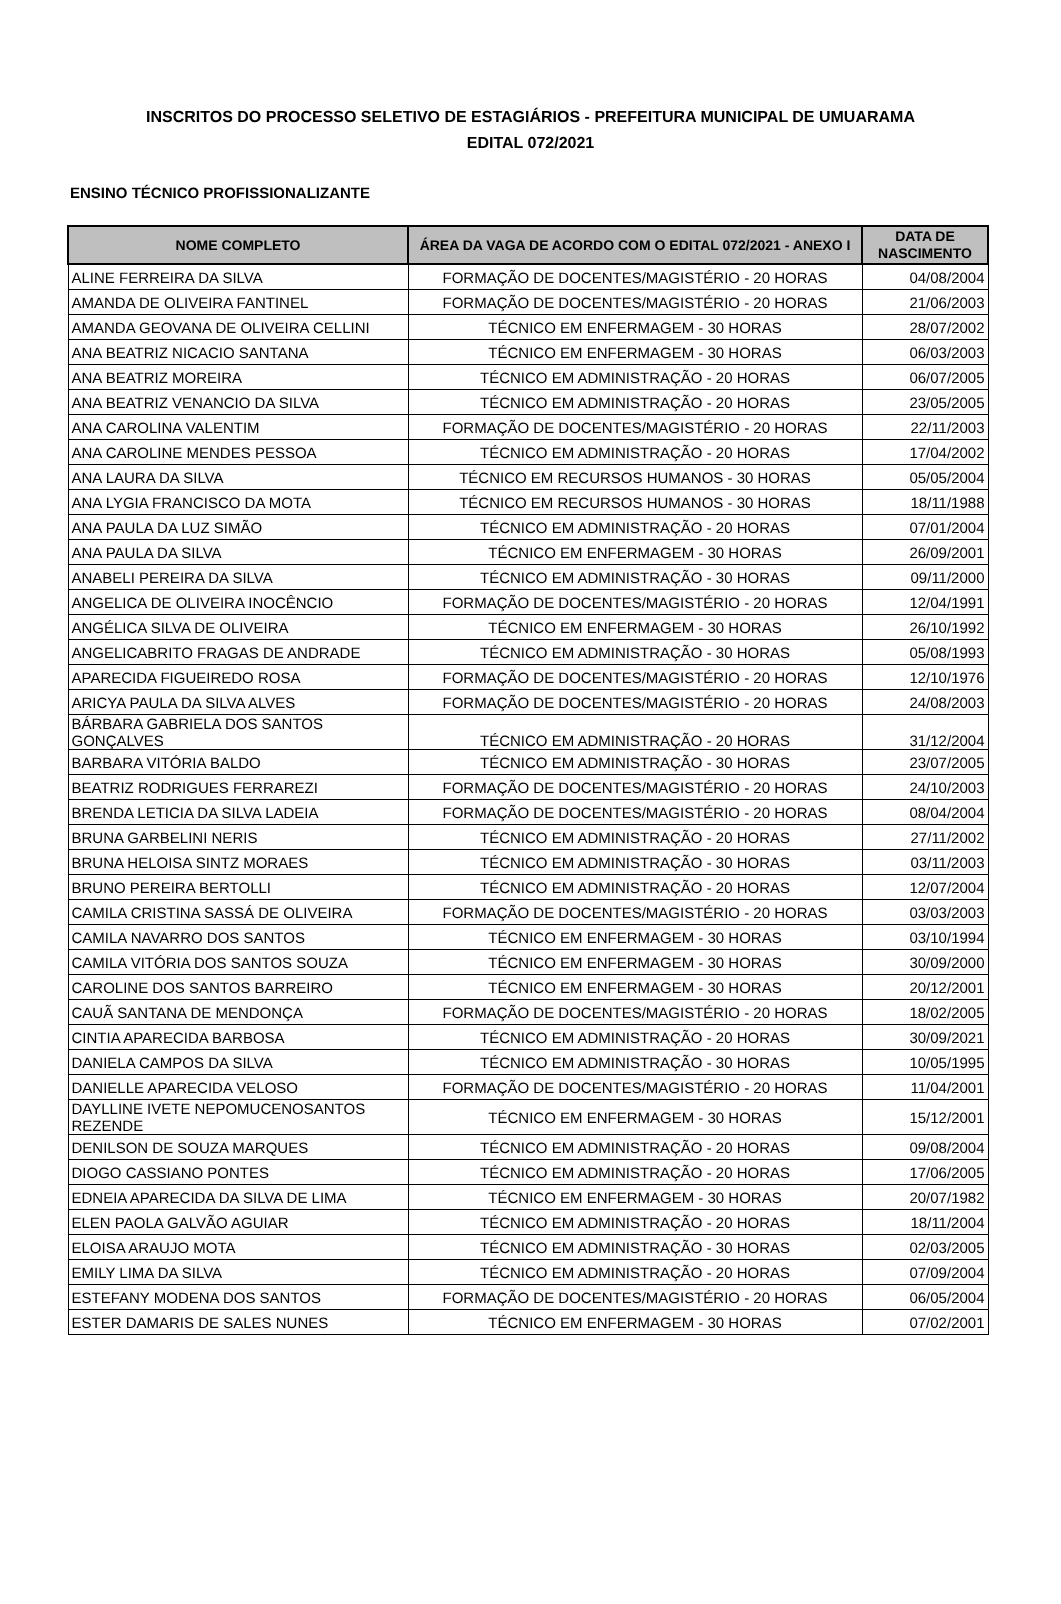INSCRITOS DO PROCESSO SELETIVO DE ESTAGIÁRIOS - PREFEITURA MUNICIPAL DE UMUARAMA
EDITAL 072/2021
ENSINO TÉCNICO PROFISSIONALIZANTE
| NOME COMPLETO | ÁREA DA VAGA DE ACORDO COM O EDITAL 072/2021 - ANEXO I | DATA DE NASCIMENTO |
| --- | --- | --- |
| ALINE FERREIRA DA SILVA | FORMAÇÃO DE DOCENTES/MAGISTÉRIO - 20 HORAS | 04/08/2004 |
| AMANDA DE OLIVEIRA FANTINEL | FORMAÇÃO DE DOCENTES/MAGISTÉRIO - 20 HORAS | 21/06/2003 |
| AMANDA GEOVANA DE OLIVEIRA CELLINI | TÉCNICO EM ENFERMAGEM - 30 HORAS | 28/07/2002 |
| ANA BEATRIZ NICACIO SANTANA | TÉCNICO EM ENFERMAGEM - 30 HORAS | 06/03/2003 |
| ANA BEATRIZ MOREIRA | TÉCNICO EM ADMINISTRAÇÃO - 20 HORAS | 06/07/2005 |
| ANA BEATRIZ VENANCIO DA SILVA | TÉCNICO EM ADMINISTRAÇÃO - 20 HORAS | 23/05/2005 |
| ANA CAROLINA VALENTIM | FORMAÇÃO DE DOCENTES/MAGISTÉRIO - 20 HORAS | 22/11/2003 |
| ANA CAROLINE MENDES PESSOA | TÉCNICO EM ADMINISTRAÇÃO - 20 HORAS | 17/04/2002 |
| ANA LAURA DA SILVA | TÉCNICO EM RECURSOS HUMANOS - 30 HORAS | 05/05/2004 |
| ANA LYGIA FRANCISCO DA MOTA | TÉCNICO EM RECURSOS HUMANOS - 30 HORAS | 18/11/1988 |
| ANA PAULA DA LUZ SIMÃO | TÉCNICO EM ADMINISTRAÇÃO - 20 HORAS | 07/01/2004 |
| ANA PAULA DA SILVA | TÉCNICO EM ENFERMAGEM - 30 HORAS | 26/09/2001 |
| ANABELI PEREIRA DA SILVA | TÉCNICO EM ADMINISTRAÇÃO - 30 HORAS | 09/11/2000 |
| ANGELICA DE OLIVEIRA INOCÊNCIO | FORMAÇÃO DE DOCENTES/MAGISTÉRIO - 20 HORAS | 12/04/1991 |
| ANGÉLICA SILVA DE OLIVEIRA | TÉCNICO EM ENFERMAGEM - 30 HORAS | 26/10/1992 |
| ANGELICABRITO FRAGAS DE ANDRADE | TÉCNICO EM ADMINISTRAÇÃO - 30 HORAS | 05/08/1993 |
| APARECIDA FIGUEIREDO ROSA | FORMAÇÃO DE DOCENTES/MAGISTÉRIO - 20 HORAS | 12/10/1976 |
| ARICYA PAULA DA SILVA ALVES | FORMAÇÃO DE DOCENTES/MAGISTÉRIO - 20 HORAS | 24/08/2003 |
| BÁRBARA GABRIELA DOS SANTOS GONÇALVES | TÉCNICO EM ADMINISTRAÇÃO - 20 HORAS | 31/12/2004 |
| BARBARA VITÓRIA BALDO | TÉCNICO EM ADMINISTRAÇÃO - 30 HORAS | 23/07/2005 |
| BEATRIZ RODRIGUES FERRAREZI | FORMAÇÃO DE DOCENTES/MAGISTÉRIO - 20 HORAS | 24/10/2003 |
| BRENDA LETICIA DA SILVA LADEIA | FORMAÇÃO DE DOCENTES/MAGISTÉRIO - 20 HORAS | 08/04/2004 |
| BRUNA GARBELINI NERIS | TÉCNICO EM ADMINISTRAÇÃO - 20 HORAS | 27/11/2002 |
| BRUNA HELOISA SINTZ MORAES | TÉCNICO EM ADMINISTRAÇÃO - 30 HORAS | 03/11/2003 |
| BRUNO PEREIRA BERTOLLI | TÉCNICO EM ADMINISTRAÇÃO - 20 HORAS | 12/07/2004 |
| CAMILA CRISTINA SASSÁ DE OLIVEIRA | FORMAÇÃO DE DOCENTES/MAGISTÉRIO - 20 HORAS | 03/03/2003 |
| CAMILA NAVARRO DOS SANTOS | TÉCNICO EM ENFERMAGEM - 30 HORAS | 03/10/1994 |
| CAMILA VITÓRIA DOS SANTOS SOUZA | TÉCNICO EM ENFERMAGEM - 30 HORAS | 30/09/2000 |
| CAROLINE DOS SANTOS BARREIRO | TÉCNICO EM ENFERMAGEM - 30 HORAS | 20/12/2001 |
| CAUÃ SANTANA DE MENDONÇA | FORMAÇÃO DE DOCENTES/MAGISTÉRIO - 20 HORAS | 18/02/2005 |
| CINTIA APARECIDA BARBOSA | TÉCNICO EM ADMINISTRAÇÃO - 20 HORAS | 30/09/2021 |
| DANIELA CAMPOS DA SILVA | TÉCNICO EM ADMINISTRAÇÃO - 30 HORAS | 10/05/1995 |
| DANIELLE APARECIDA VELOSO | FORMAÇÃO DE DOCENTES/MAGISTÉRIO - 20 HORAS | 11/04/2001 |
| DAYLLINE IVETE NEPOMUCENOSANTOS REZENDE | TÉCNICO EM ENFERMAGEM - 30 HORAS | 15/12/2001 |
| DENILSON DE SOUZA MARQUES | TÉCNICO EM ADMINISTRAÇÃO - 20 HORAS | 09/08/2004 |
| DIOGO CASSIANO PONTES | TÉCNICO EM ADMINISTRAÇÃO - 20 HORAS | 17/06/2005 |
| EDNEIA APARECIDA DA SILVA DE LIMA | TÉCNICO EM ENFERMAGEM - 30 HORAS | 20/07/1982 |
| ELEN PAOLA GALVÃO AGUIAR | TÉCNICO EM ADMINISTRAÇÃO - 20 HORAS | 18/11/2004 |
| ELOISA ARAUJO MOTA | TÉCNICO EM ADMINISTRAÇÃO - 30 HORAS | 02/03/2005 |
| EMILY LIMA DA SILVA | TÉCNICO EM ADMINISTRAÇÃO - 20 HORAS | 07/09/2004 |
| ESTEFANY MODENA DOS SANTOS | FORMAÇÃO DE DOCENTES/MAGISTÉRIO - 20 HORAS | 06/05/2004 |
| ESTER DAMARIS DE SALES NUNES | TÉCNICO EM ENFERMAGEM - 30 HORAS | 07/02/2001 |